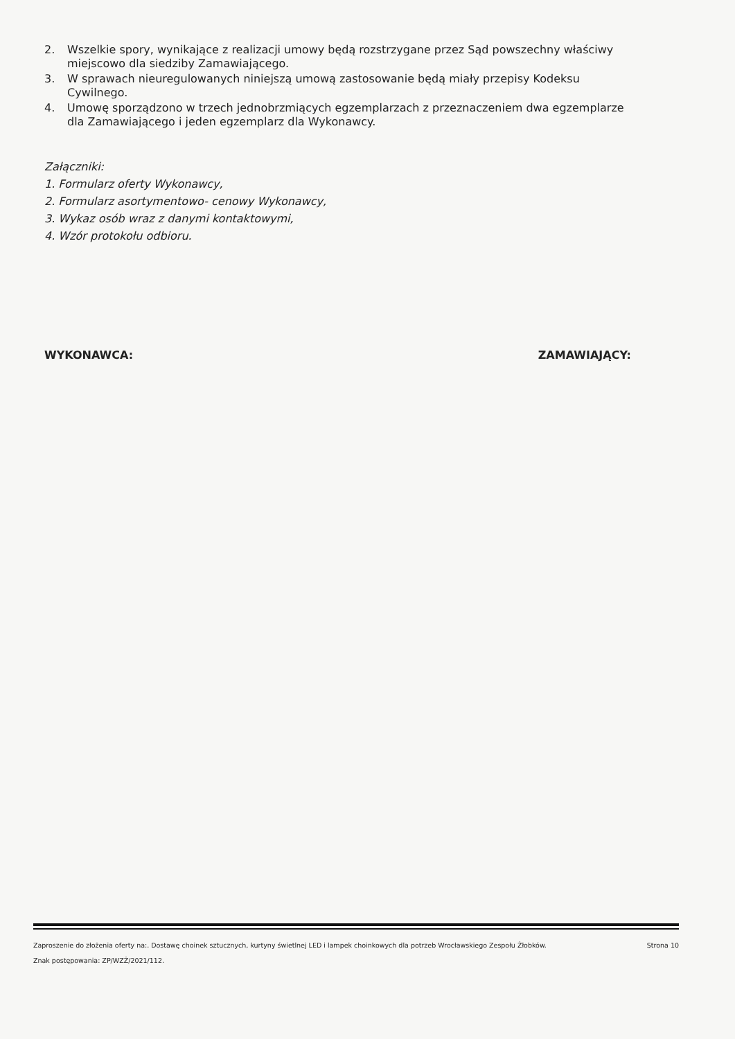2. Wszelkie spory, wynikające z realizacji umowy będą rozstrzygane przez Sąd powszechny właściwy miejscowo dla siedziby Zamawiającego.
3. W sprawach nieuregulowanych niniejszą umową zastosowanie będą miały przepisy Kodeksu Cywilnego.
4. Umowę sporządzono w trzech jednobrzmiących egzemplarzach z przeznaczeniem dwa egzemplarze dla Zamawiającego i jeden egzemplarz dla Wykonawcy.
Załączniki:
1. Formularz oferty Wykonawcy,
2. Formularz asortymentowo- cenowy Wykonawcy,
3. Wykaz osób wraz z danymi kontaktowymi,
4. Wzór protokołu odbioru.
WYKONAWCA: ZAMAWIAJĄCY:
Zaproszenie do złożenia oferty na:. Dostawę choinek sztucznych, kurtyny świetlnej LED i lampek choinkowych dla potrzeb Wrocławskiego Zespołu Żłobków.
Znak postępowania: ZP/WZŻ/2021/112.
Strona 10